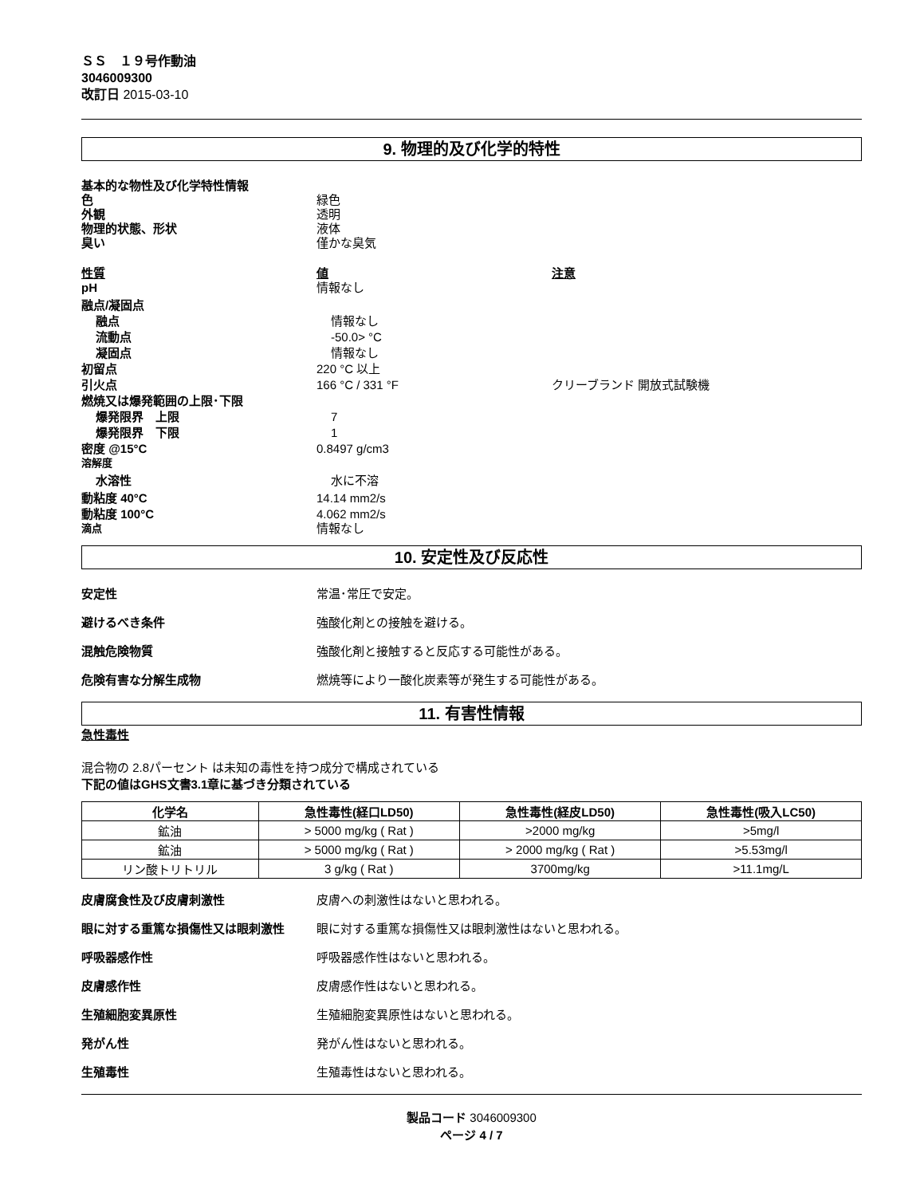ＳＳ　１９号作動油
3046009300
改訂日 2015-03-10
9. 物理的及び化学的特性
基本的な物性及び化学特性情報
色 緑色
外観 透明
物理的状態、形状 液体
臭い 僅かな臭気
性質 値 注意
pH 情報なし
融点/凝固点
融点 情報なし
流動点 -50.0> °C
凝固点 情報なし
初留点 220 °C 以上
引火点 166 °C / 331 °F クリーブランド 開放式試験機
燃焼又は爆発範囲の上限･下限
爆発限界　上限 7
爆発限界　下限 1
密度 @15°C 0.8497 g/cm3
溶解度
水溶性 水に不溶
動粘度 40°C 14.14 mm2/s
動粘度 100°C 4.062 mm2/s
滴点
情報なし
10. 安定性及び反応性
安定性 常温･常圧で安定。
避けるべき条件 強酸化剤との接触を避ける。
混触危険物質 強酸化剤と接触すると反応する可能性がある。
危険有害な分解生成物 燃焼等により一酸化炭素等が発生する可能性がある。
11. 有害性情報
急性毒性
混合物の 2.8パーセント は未知の毒性を持つ成分で構成されている
下記の値はGHS文書3.1章に基づき分類されている
| 化学名 | 急性毒性(経口LD50) | 急性毒性(経皮LD50) | 急性毒性(吸入LC50) |
| --- | --- | --- | --- |
| 鉱油 | > 5000 mg/kg ( Rat ) | >2000 mg/kg | >5mg/l |
| 鉱油 | > 5000 mg/kg ( Rat ) | > 2000 mg/kg ( Rat ) | >5.53mg/l |
| リン酸トリトリル | 3 g/kg ( Rat ) | 3700mg/kg | >11.1mg/L |
皮膚腐食性及び皮膚刺激性 皮膚への刺激性はないと思われる。
眼に対する重篤な損傷性又は眼刺激性 眼に対する重篤な損傷性又は眼刺激性はないと思われる。
呼吸器感作性 呼吸器感作性はないと思われる。
皮膚感作性 皮膚感作性はないと思われる。
生殖細胞変異原性 生殖細胞変異原性はないと思われる。
発がん性 発がん性はないと思われる。
生殖毒性 生殖毒性はないと思われる。
製品コード 3046009300
ページ 4 / 7